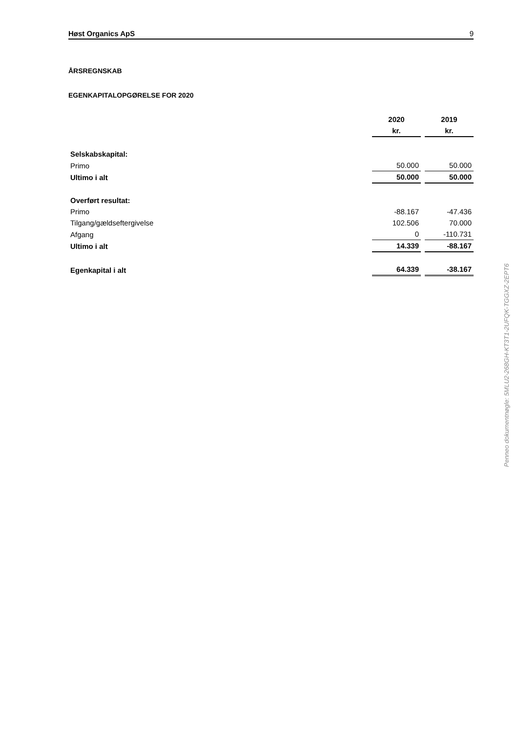Høst Organics ApS 9
ÅRSREGNSKAB
EGENKAPITALOPGØRELSE FOR 2020
| | 2020 | | 2019 |
| --- | --- | --- | --- |
| | kr. | | kr. |
| Selskabskapital: | | | |
| Primo | 50.000 | | 50.000 |
| Ultimo i alt | 50.000 | | 50.000 |
| Overført resultat: | | | |
| Primo | -88.167 | | -47.436 |
| Tilgang/gældseftergivelse | 102.506 | | 70.000 |
| Afgang | 0 | | -110.731 |
| Ultimo i alt | 14.339 | | -88.167 |
| Egenkapital i alt | 64.339 | | -38.167 |
Penneo dokumentnøgle: 5MLU2-268GH-KT3T1-2UFQK-TGGXZ-2EPT6